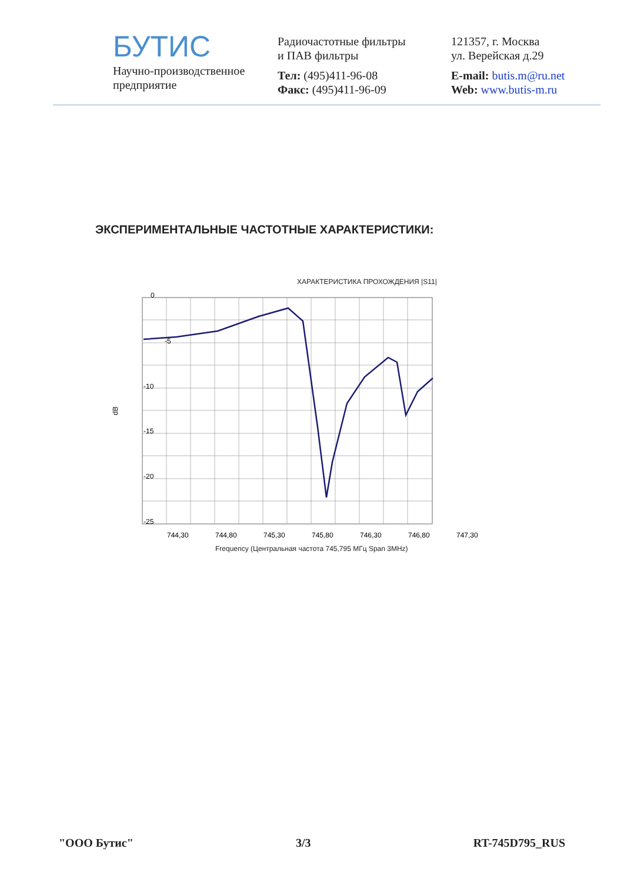БУТИС
Научно-производственное
предприятие
Радиочастотные фильтры
и ПАВ фильтры
Тел: (495)411-96-08
Факс: (495)411-96-09
121357, г. Москва
ул. Верейская д.29
E-mail: butis.m@ru.net
Web: www.butis-m.ru
ЭКСПЕРИМЕНТАЛЬНЫЕ ЧАСТОТНЫЕ ХАРАКТЕРИСТИКИ:
ХАРАКТЕРИСТИКА ПРОХОЖДЕНИЯ |S11|
0
-5
-10
-15
-20
-25
dB
744,30
744,80
745,30
745,80
746,30
746,80
747,30
Frequency (Центральная частота 745,795 МГц Span 3MHz)
"ООО Бутис" 3/3 RT-745D795_RUS